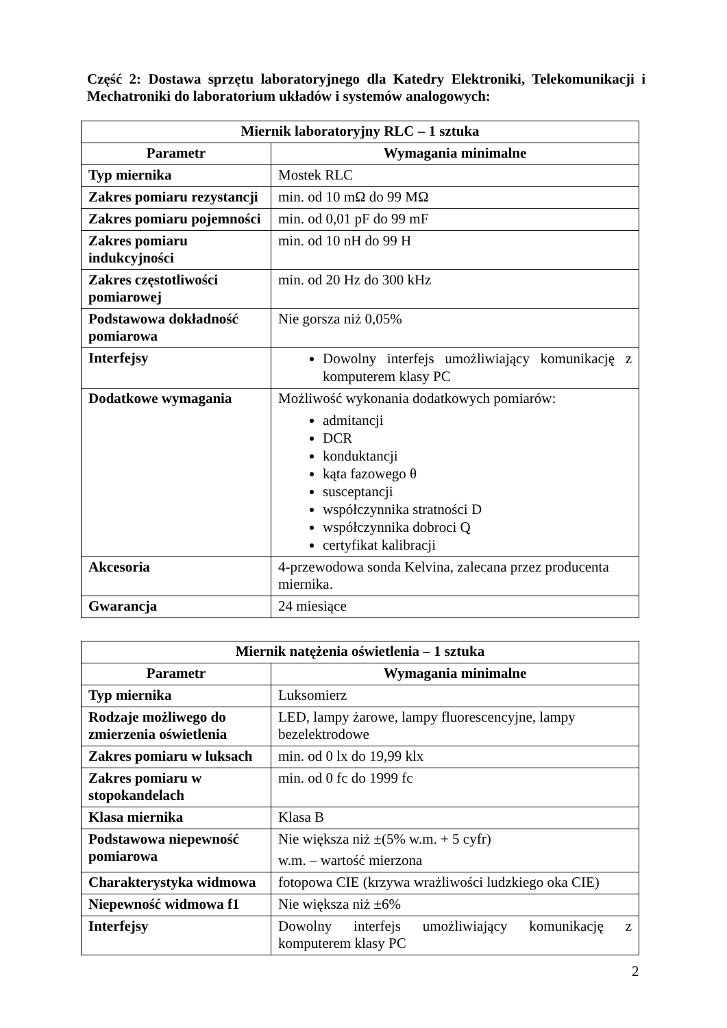Część 2: Dostawa sprzętu laboratoryjnego dla Katedry Elektroniki, Telekomunikacji i Mechatroniki do laboratorium układów i systemów analogowych:
| Miernik laboratoryjny RLC – 1 sztuka | |
| --- | --- |
| Parametr | Wymagania minimalne |
| Typ miernika | Mostek RLC |
| Zakres pomiaru rezystancji | min. od 10 mΩ do 99 MΩ |
| Zakres pomiaru pojemności | min. od 0,01 pF do 99 mF |
| Zakres pomiaru indukcyjności | min. od 10 nH do 99 H |
| Zakres częstotliwości pomiarowej | min. od 20 Hz do 300 kHz |
| Podstawowa dokładność pomiarowa | Nie gorsza niż 0,05% |
| Interfejsy | Dowolny interfejs umożliwiający komunikację z komputerem klasy PC |
| Dodatkowe wymagania | Możliwość wykonania dodatkowych pomiarów: admitancji DCR konduktancji kąta fazowego θ susceptancji współczynnika stratności D współczynnika dobroci Q certyfikat kalibracji |
| Akcesoria | 4-przewodowa sonda Kelvina, zalecana przez producenta miernika. |
| Gwarancja | 24 miesiące |
| Miernik natężenia oświetlenia – 1 sztuka | |
| --- | --- |
| Parametr | Wymagania minimalne |
| Typ miernika | Luksomierz |
| Rodzaje możliwego do zmierzenia oświetlenia | LED, lampy żarowe, lampy fluorescencyjne, lampy bezelektrodowe |
| Zakres pomiaru w luksach | min. od 0 lx do 19,99 klx |
| Zakres pomiaru w stopokandelach | min. od 0 fc do 1999 fc |
| Klasa miernika | Klasa B |
| Podstawowa niepewność pomiarowa | Nie większa niż ±(5% w.m. + 5 cyfr) w.m. – wartość mierzona |
| Charakterystyka widmowa | fotopowa CIE (krzywa wrażliwości ludzkiego oka CIE) |
| Niepewność widmowa f1 | Nie większa niż ±6% |
| Interfejsy | Dowolny interfejs umożliwiający komunikację z komputerem klasy PC |
2